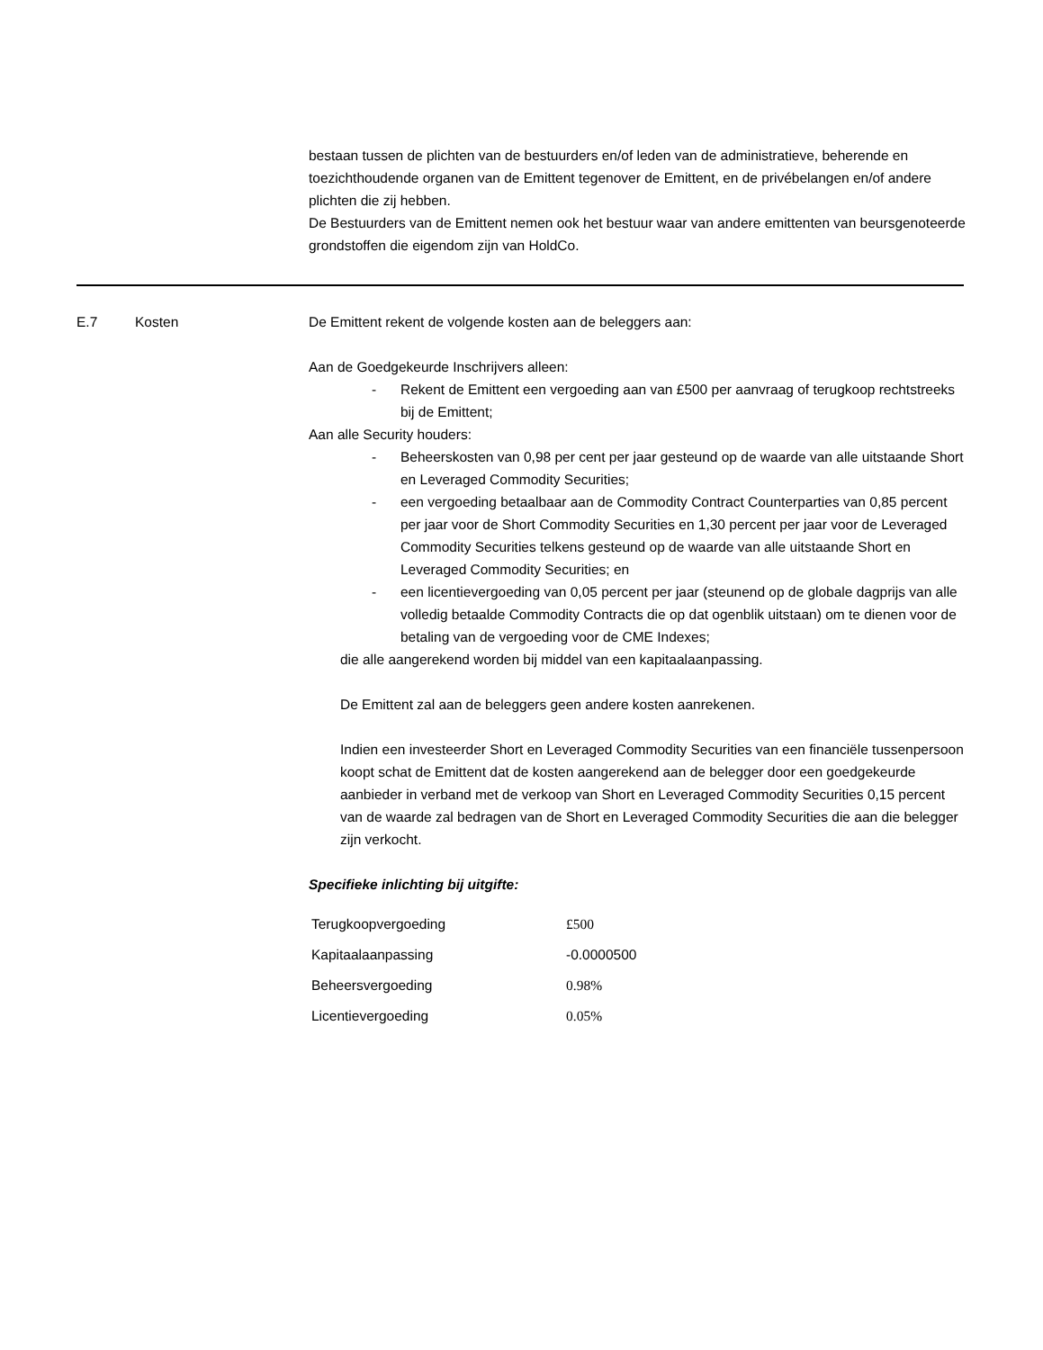bestaan tussen de plichten van de bestuurders en/of leden van de administratieve, beherende en toezichthoudende organen van de Emittent tegenover de Emittent, en de privébelangen en/of andere plichten die zij hebben.
De Bestuurders van de Emittent nemen ook het bestuur waar van andere emittenten van beursgenoteerde grondstoffen die eigendom zijn van HoldCo.
E.7 Kosten De Emittent rekent de volgende kosten aan de beleggers aan:
Aan de Goedgekeurde Inschrijvers alleen:
- Rekent de Emittent een vergoeding aan van £500 per aanvraag of terugkoop rechtstreeks bij de Emittent;
Aan alle Security houders:
- Beheerskosten van 0,98 per cent per jaar gesteund op de waarde van alle uitstaande Short en Leveraged Commodity Securities;
- een vergoeding betaalbaar aan de Commodity Contract Counterparties van 0,85 percent per jaar voor de Short Commodity Securities en 1,30 percent per jaar voor de Leveraged Commodity Securities telkens gesteund op de waarde van alle uitstaande Short en Leveraged Commodity Securities; en
- een licentievergoeding van 0,05 percent per jaar (steunend op de globale dagprijs van alle volledig betaalde Commodity Contracts die op dat ogenblik uitstaan) om te dienen voor de betaling van de vergoeding voor de CME Indexes;
die alle aangerekend worden bij middel van een kapitaalaanpassing.
De Emittent zal aan de beleggers geen andere kosten aanrekenen.
Indien een investeerder Short en Leveraged Commodity Securities van een financiële tussenpersoon koopt schat de Emittent dat de kosten aangerekend aan de belegger door een goedgekeurde aanbieder in verband met de verkoop van Short en Leveraged Commodity Securities 0,15 percent van de waarde zal bedragen van de Short en Leveraged Commodity Securities die aan die belegger zijn verkocht.
Specifieke inlichting bij uitgifte:
| Terugkoopvergoeding | £500 |
| Kapitaalaanpassing | -0.0000500 |
| Beheersvergoeding | 0.98% |
| Licentievergoeding | 0.05% |